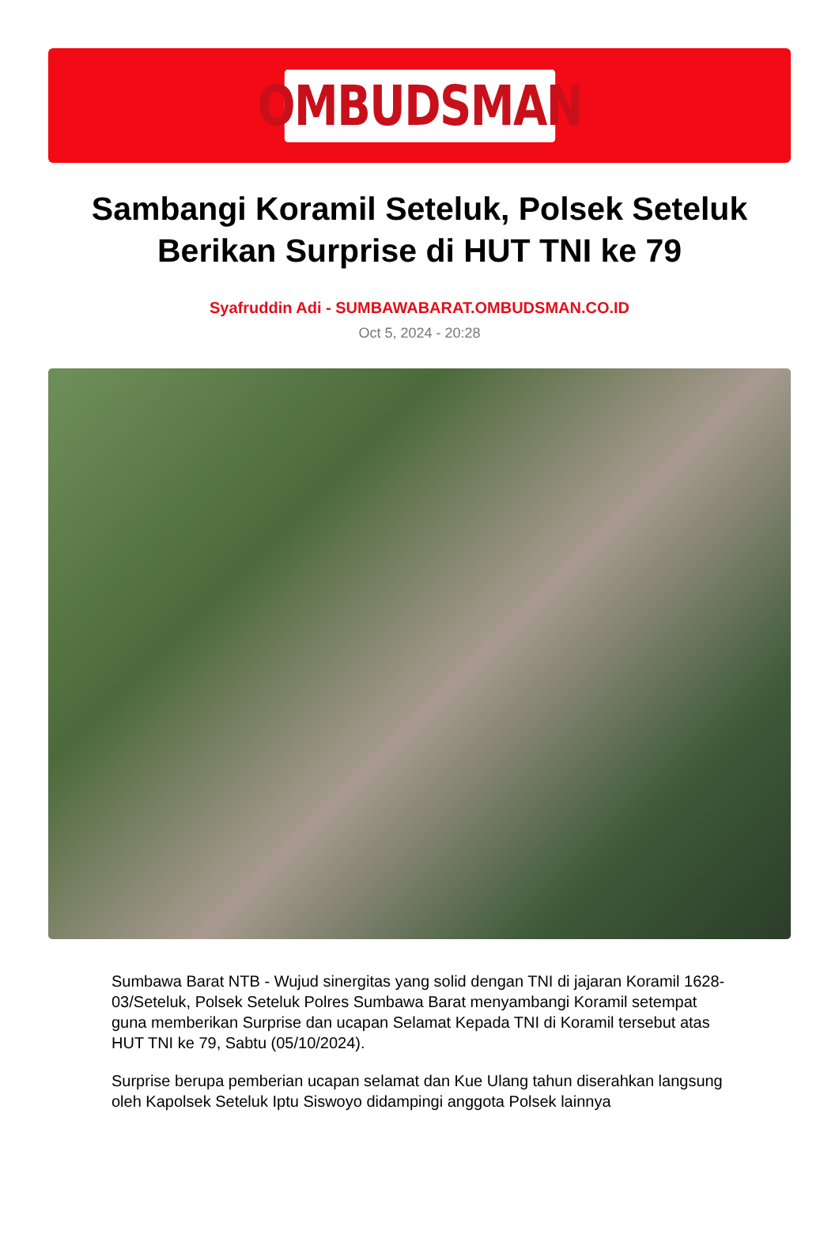OMBUDSMAN
Sambangi Koramil Seteluk, Polsek Seteluk Berikan Surprise di HUT TNI ke 79
Syafruddin Adi - SUMBAWABARAT.OMBUDSMAN.CO.ID
Oct 5, 2024 - 20:28
Sumbawa Barat NTB - Wujud sinergitas yang solid dengan TNI di jajaran Koramil 1628-03/Seteluk, Polsek Seteluk Polres Sumbawa Barat menyambangi Koramil setempat guna memberikan Surprise dan ucapan Selamat Kepada TNI di Koramil tersebut atas HUT TNI ke 79, Sabtu (05/10/2024).
Surprise berupa pemberian ucapan selamat dan Kue Ulang tahun diserahkan langsung oleh Kapolsek Seteluk Iptu Siswoyo didampingi anggota Polsek lainnya